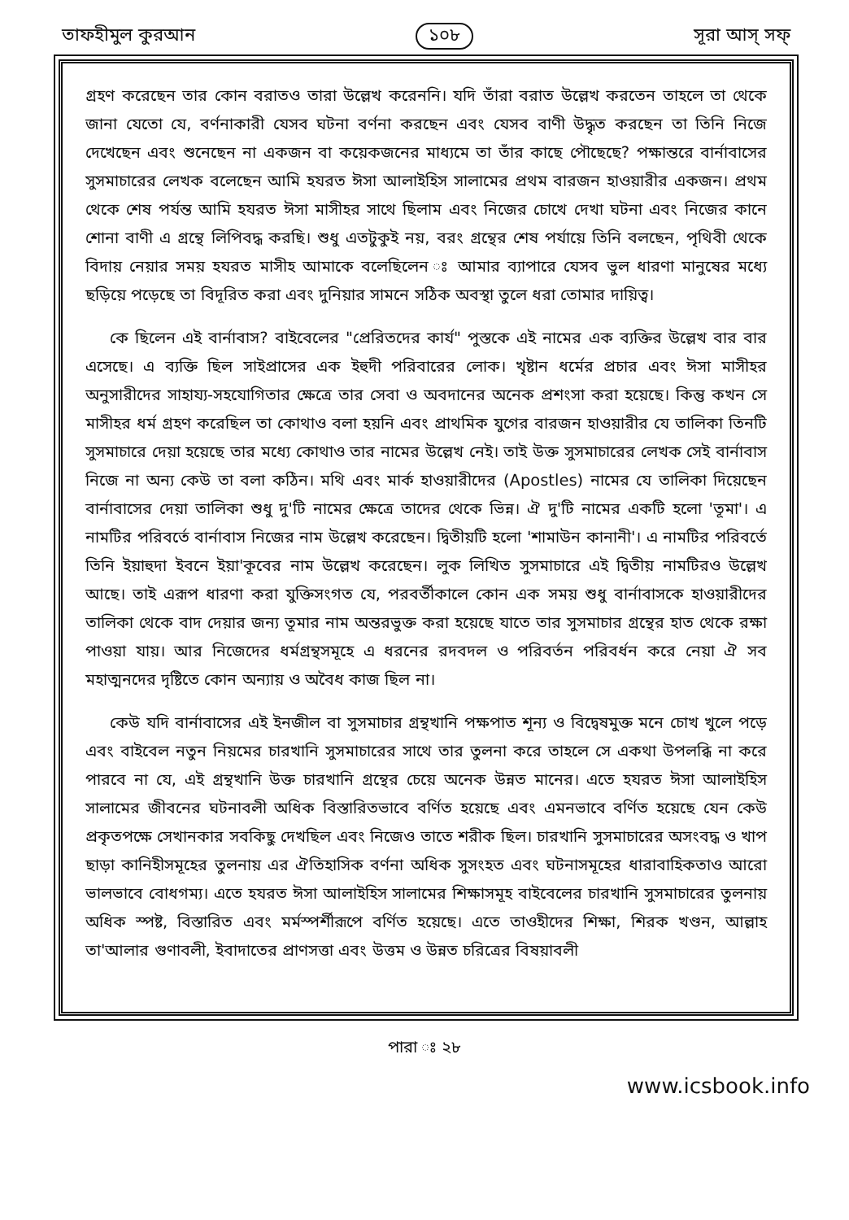তাফহীমুল কুরআন ১০৮ সূরা আস্‌ সফ্‌
গ্রহণ করেছেন তার কোন বরাতও তারা উল্লেখ করেননি। যদি তাঁরা বরাত উল্লেখ করতেন তাহলে তা থেকে জানা যেতো যে, বর্ণনাকারী যেসব ঘটনা বর্ণনা করছেন এবং যেসব বাণী উদ্ধৃত করছেন তা তিনি নিজে দেখেছেন এবং শুনেছেন না একজন বা কয়েকজনের মাধ্যমে তা তাঁর কাছে পৌছেছে? পক্ষান্তরে বার্নাবাসের সুসমাচারের লেখক বলেছেন আমি হযরত ঈসা আলাইহিস সালামের প্রথম বারজন হাওয়ারীর একজন। প্রথম থেকে শেষ পর্যন্ত আমি হযরত ঈসা মাসীহর সাথে ছিলাম এবং নিজের চোখে দেখা ঘটনা এবং নিজের কানে শোনা বাণী এ গ্রন্থে লিপিবদ্ধ করছি। শুধু এতটুকুই নয়, বরং গ্রন্থের শেষ পর্যায়ে তিনি বলছেন, পৃথিবী থেকে বিদায় নেয়ার সময় হযরত মাসীহ আমাকে বলেছিলেন ঃ আমার ব্যাপারে যেসব ভুল ধারণা মানুষের মধ্যে ছড়িয়ে পড়েছে তা বিদূরিত করা এবং দুনিয়ার সামনে সঠিক অবস্থা তুলে ধরা তোমার দায়িত্ব।
কে ছিলেন এই বার্নাবাস? বাইবেলের "প্রেরিতদের কার্য" পুস্তকে এই নামের এক ব্যক্তির উল্লেখ বার বার এসেছে। এ ব্যক্তি ছিল সাইপ্রাসের এক ইহুদী পরিবারের লোক। খৃষ্টান ধর্মের প্রচার এবং ঈসা মাসীহর অনুসারীদের সাহায্য-সহযোগিতার ক্ষেত্রে তার সেবা ও অবদানের অনেক প্রশংসা করা হয়েছে। কিন্তু কখন সে মাসীহর ধর্ম গ্রহণ করেছিল তা কোথাও বলা হয়নি এবং প্রাথমিক যুগের বারজন হাওয়ারীর যে তালিকা তিনটি সুসমাচারে দেয়া হয়েছে তার মধ্যে কোথাও তার নামের উল্লেখ নেই। তাই উক্ত সুসমাচারের লেখক সেই বার্নাবাস নিজে না অন্য কেউ তা বলা কঠিন। মথি এবং মার্ক হাওয়ারীদের (Apostles) নামের যে তালিকা দিয়েছেন বার্নাবাসের দেয়া তালিকা শুধু দু'টি নামের ক্ষেত্রে তাদের থেকে ভিন্ন। ঐ দু'টি নামের একটি হলো 'তূমা'। এ নামটির পরিবর্তে বার্নাবাস নিজের নাম উল্লেখ করেছেন। দ্বিতীয়টি হলো 'শামাউন কানানী'। এ নামটির পরিবর্তে তিনি ইয়াহুদা ইবনে ইয়া'কূবের নাম উল্লেখ করেছেন। লুক লিখিত সুসমাচারে এই দ্বিতীয় নামটিরও উল্লেখ আছে। তাই এরূপ ধারণা করা যুক্তিসংগত যে, পরবর্তীকালে কোন এক সময় শুধু বার্নাবাসকে হাওয়ারীদের তালিকা থেকে বাদ দেয়ার জন্য তূমার নাম অন্তরভুক্ত করা হয়েছে যাতে তার সুসমাচার গ্রন্থের হাত থেকে রক্ষা পাওয়া যায়। আর নিজেদের ধর্মগ্রন্থসমূহে এ ধরনের রদবদল ও পরিবর্তন পরিবর্ধন করে নেয়া ঐ সব মহাত্মনদের দৃষ্টিতে কোন অন্যায় ও অবৈধ কাজ ছিল না।
কেউ যদি বার্নাবাসের এই ইনজীল বা সুসমাচার গ্রন্থখানি পক্ষপাত শূন্য ও বিদ্বেষমুক্ত মনে চোখ খুলে পড়ে এবং বাইবেল নতুন নিয়মের চারখানি সুসমাচারের সাথে তার তুলনা করে তাহলে সে একথা উপলব্ধি না করে পারবে না যে, এই গ্রন্থখানি উক্ত চারখানি গ্রন্থের চেয়ে অনেক উন্নত মানের। এতে হযরত ঈসা আলাইহিস সালামের জীবনের ঘটনাবলী অধিক বিস্তারিতভাবে বর্ণিত হয়েছে এবং এমনভাবে বর্ণিত হয়েছে যেন কেউ প্রকৃতপক্ষে সেখানকার সবকিছু দেখছিল এবং নিজেও তাতে শরীক ছিল। চারখানি সুসমাচারের অসংবদ্ধ ও খাপ ছাড়া কানিহীসমূহের তুলনায় এর ঐতিহাসিক বর্ণনা অধিক সুসংহত এবং ঘটনাসমূহের ধারাবাহিকতাও আরো ভালভাবে বোধগম্য। এতে হযরত ঈসা আলাইহিস সালামের শিক্ষাসমূহ বাইবেলের চারখানি সুসমাচারের তুলনায় অধিক স্পষ্ট, বিস্তারিত এবং মর্মস্পর্শীরূপে বর্ণিত হয়েছে। এতে তাওহীদের শিক্ষা, শিরক খণ্ডন, আল্লাহ তা'আলার গুণাবলী, ইবাদাতের প্রাণসত্তা এবং উত্তম ও উন্নত চরিত্রের বিষয়াবলী
পারা ঃ ২৮
www.icsbook.info